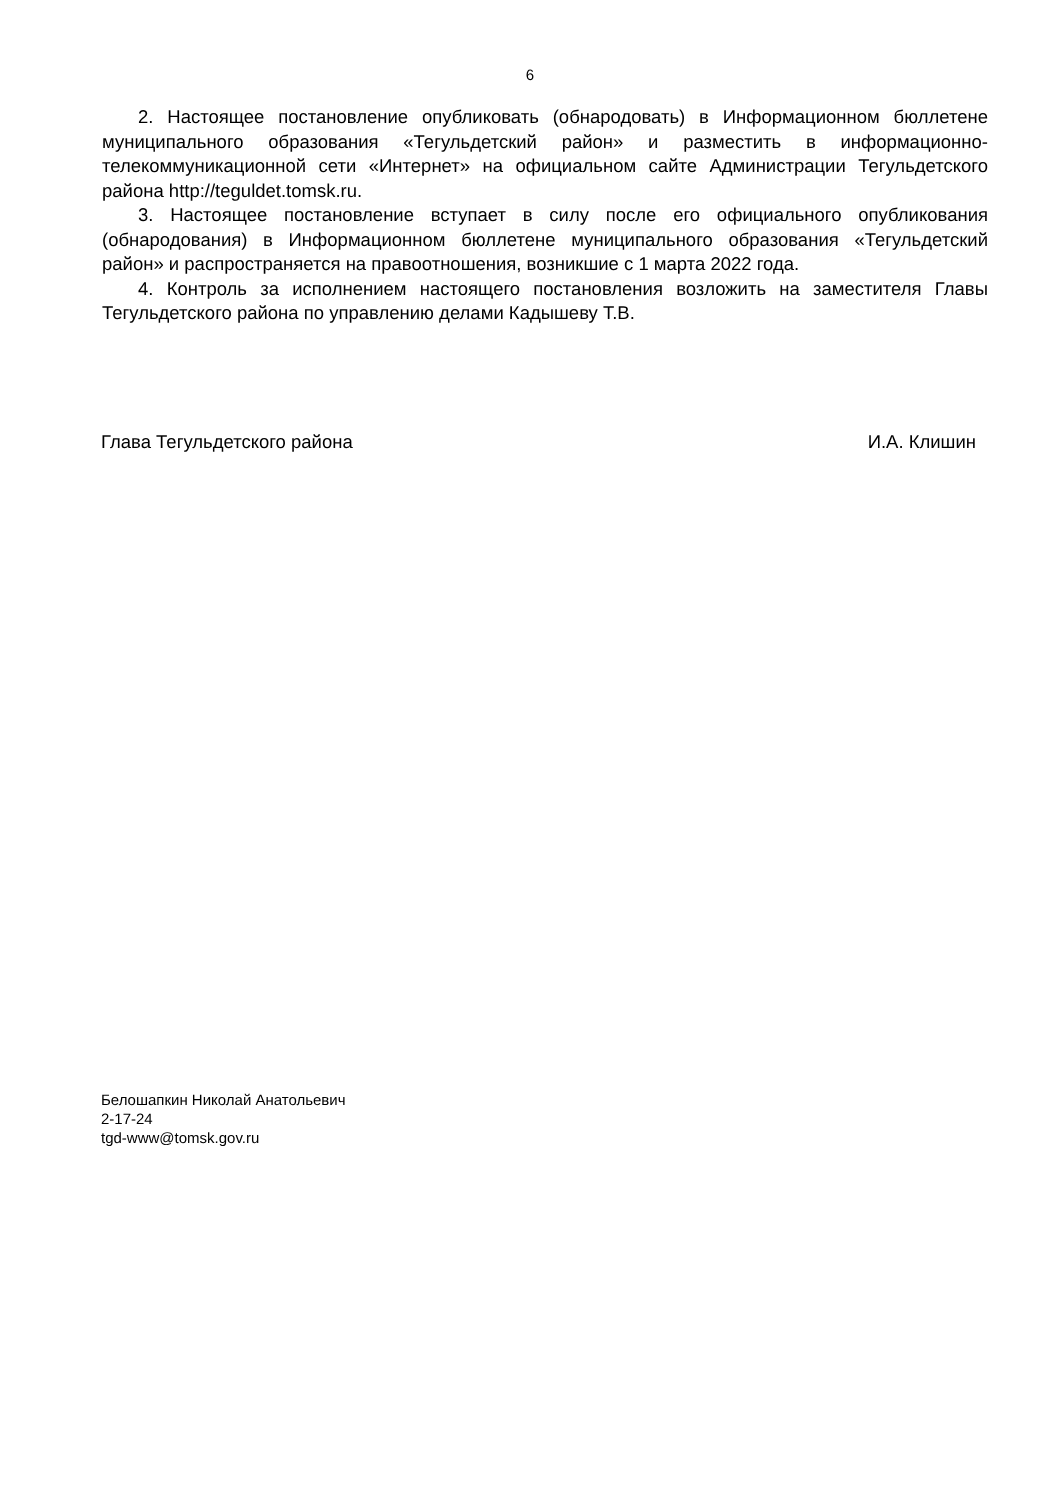6
2. Настоящее постановление опубликовать (обнародовать) в Информационном бюллетене муниципального образования «Тегульдетский район» и разместить в информационно-телекоммуникационной сети «Интернет» на официальном сайте Администрации Тегульдетского района http://teguldet.tomsk.ru.
3. Настоящее постановление вступает в силу после его официального опубликования (обнародования) в Информационном бюллетене муниципального образования «Тегульдетский район» и распространяется на правоотношения, возникшие с 1 марта 2022 года.
4. Контроль за исполнением настоящего постановления возложить на заместителя Главы Тегульдетского района по управлению делами Кадышеву Т.В.
Глава Тегульдетского района И.А. Клишин
Белошапкин Николай Анатольевич
2-17-24
tgd-www@tomsk.gov.ru